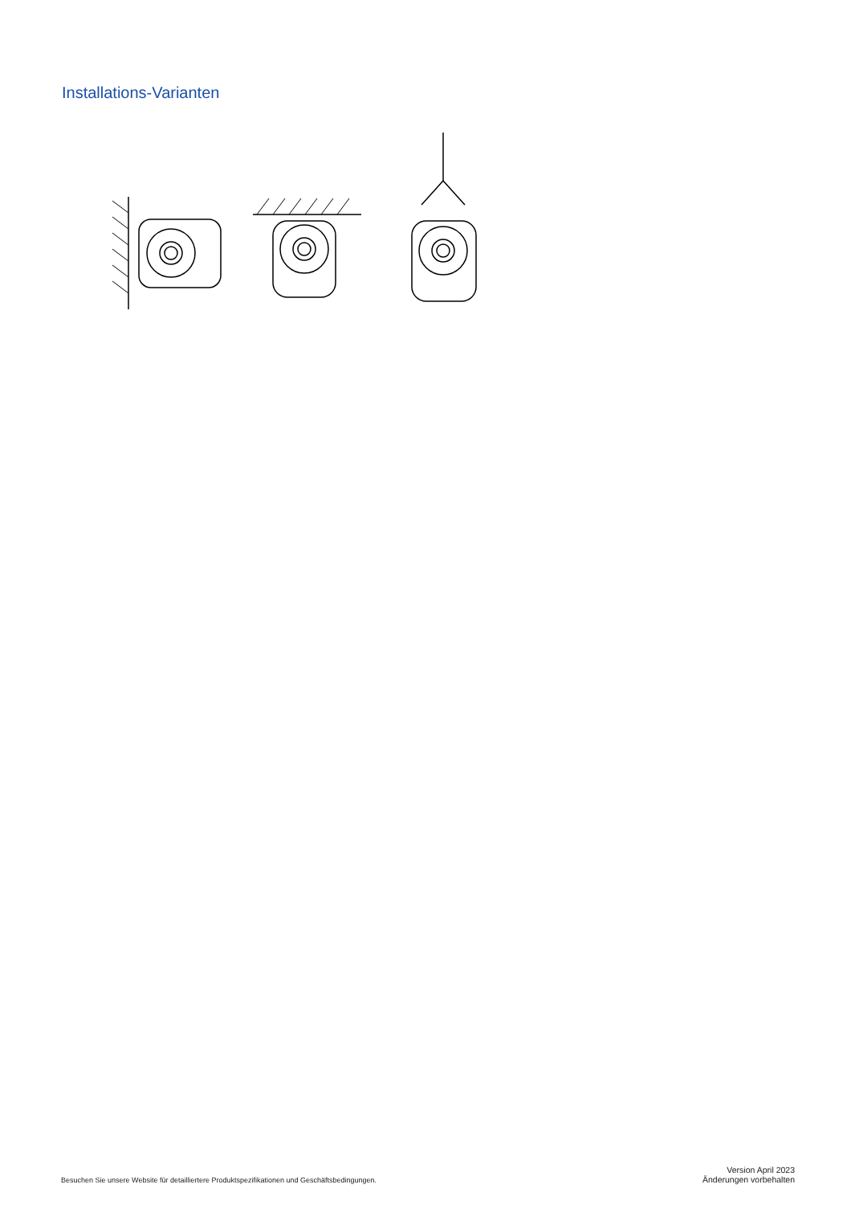Installations-Varianten
Besuchen Sie unsere Website für detailliertere Produktspezifikationen und Geschäftsbedingungen.
Version April 2023
Änderungen vorbehalten